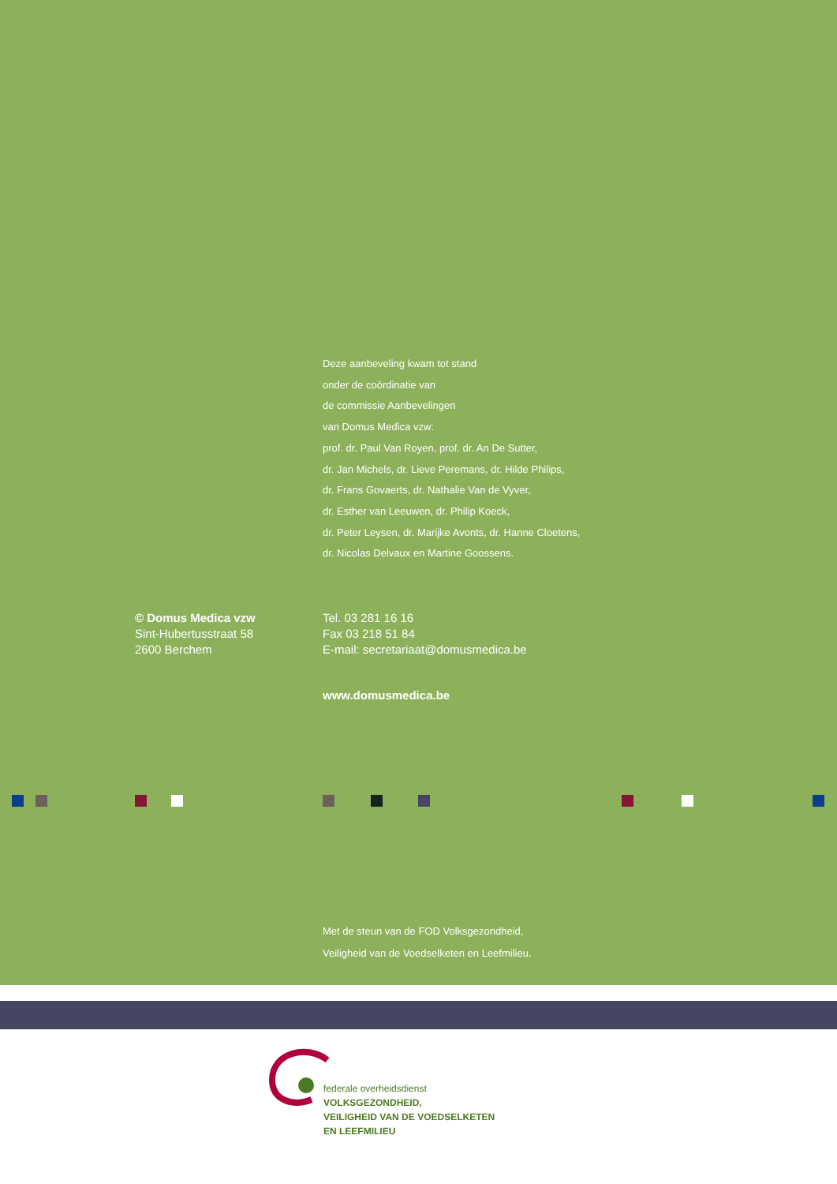Deze aanbeveling kwam tot stand
onder de coördinatie van
de commissie Aanbevelingen
van Domus Medica vzw:
prof. dr. Paul Van Royen, prof. dr. An De Sutter,
dr. Jan Michels, dr. Lieve Peremans, dr. Hilde Philips,
dr. Frans Govaerts, dr. Nathalie Van de Vyver,
dr. Esther van Leeuwen, dr. Philip Koeck,
dr. Peter Leysen, dr. Marijke Avonts, dr. Hanne Cloetens,
dr. Nicolas Delvaux en Martine Goossens.
© Domus Medica vzw
Sint-Hubertusstraat 58
2600 Berchem
Tel. 03 281 16 16
Fax 03 218 51 84
E-mail: secretariaat@domusmedica.be
www.domusmedica.be
Met de steun van de FOD Volksgezondheid,
Veiligheid van de Voedselketen en Leefmilieu.
federale overheidsdienst
VOLKSGEZONDHEID,
VEILIGHEID VAN DE VOEDSELKETEN
EN LEEFMILIEU